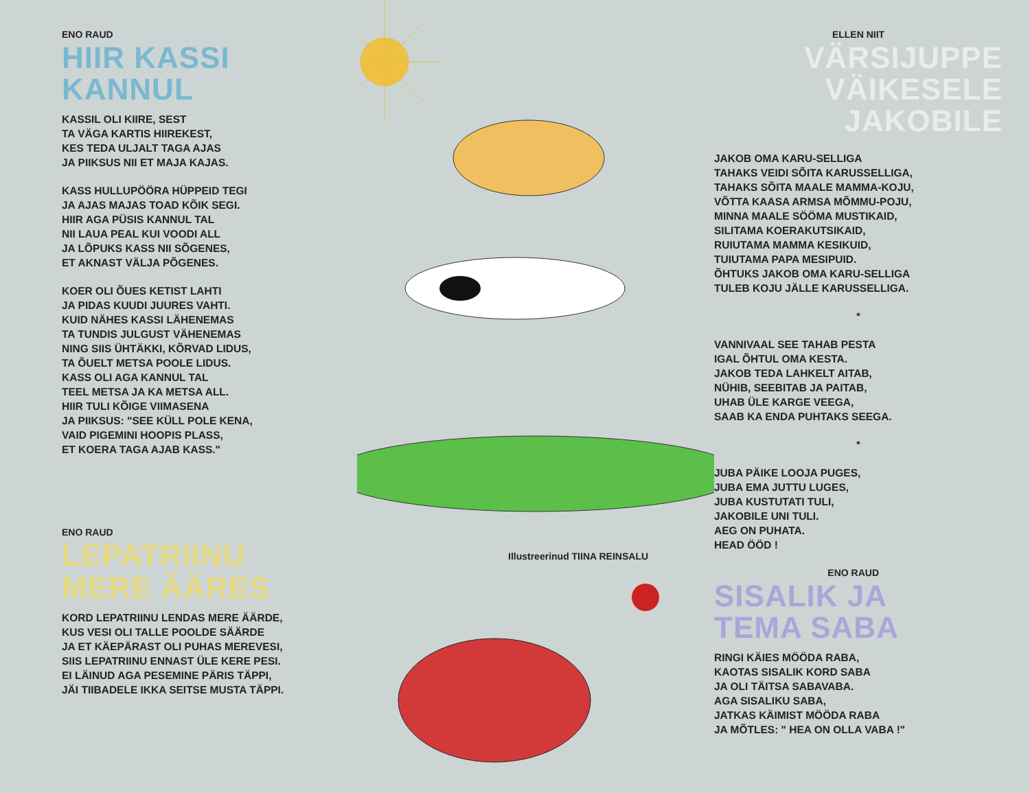ENO RAUD
HIIR KASSI
KANNUL
KASSIL OLI KIIRE, SEST
TA VÄGA KARTIS HIIREKEST,
KES TEDA ULJALT TAGA AJAS
JA PIIKSUS NII ET MAJA KAJAS.
KASS HULLUPÖÖRA HÜPPEID TEGI
JA AJAS MAJAS TOAD KÕIK SEGI.
HIIR AGA PÜSIS KANNUL TAL
NII LAUA PEAL KUI VOODI ALL
JA LÕPUKS KASS NII SÕGENES,
ET AKNAST VÄLJA PÕGENES.
KOER OLI ÕUES KETIST LAHTI
JA PIDAS KUUDI JUURES VAHTI.
KUID NÄHES KASSI LÄHENEMAS
TA TUNDIS JULGUST VÄHENEMAS
NING SIIS ÜHTÄKKI, KÕRVAD LIDUS,
TA ÕUELT METSA POOLE LIDUS.
KASS OLI AGA KANNUL TAL
TEEL METSA JA KA METSA ALL.
HIIR TULI KÕIGE VIIMASENA
JA PIIKSUS: "SEE KÜLL POLE KENA,
VAID PIGEMINI HOOPIS PLASS,
ET KOERA TAGA AJAB KASS."
ENO RAUD
LEPATRIINU
MERE ÄÄRES
KORD LEPATRIINU LENDAS MERE ÄÄRDE,
KUS VESI OLI TALLE POOLDE SÄÄRDE
JA ET KÄEPÄRAST OLI PUHAS MEREVESI,
SIIS LEPATRIINU ENNAST ÜLE KERE PESI.
EI LÄINUD AGA PESEMINE PÄRIS TÄPPI,
JÄI TIIBADELE IKKA SEITSE MUSTA TÄPPI.
Illustreerinud TIINA REINSALU
ELLEN NIIT
VÄRSIJUPPE VÄIKESELE
JAKOBILE
JAKOB OMA KARU-SELLIGA
TAHAKS VEIDI SÕITA KARUSSELLIGA,
TAHAKS SÕITA MAALE MAMMA-KOJU,
VÕTTA KAASA ARMSA MÕMMU-POJU,
MINNA MAALE SÖÖMA MUSTIKAID,
SILITAMA KOERAKUTSIKAID,
RUIUTAMA MAMMA KESIKUID,
TUIUTAMA PAPA MESIPUID.
ÕHTUKS JAKOB OMA KARU-SELLIGA
TULEB KOJU JÄLLE KARUSSELLIGA.
*
VANNIVAAL SEE TAHAB PESTA
IGAL ÕHTUL OMA KESTA.
JAKOB TEDA LAHKELT AITAB,
NÜHIB, SEEBITAB JA PAITAB,
UHAB ÜLE KARGE VEEGA,
SAAB KA ENDA PUHTAKS SEEGA.
*
JUBA PÄIKE LOOJA PUGES,
JUBA EMA JUTTU LUGES,
JUBA KUSTUTATI TULI,
JAKOBILE UNI TULI.
AEG ON PUHATA.
HEAD ÖÖD !
ENO RAUD
SISALIK JA
TEMA SABA
RINGI KÄIES MÖÖDA RABA,
KAOTAS SISALIK KORD SABA
JA OLI TÄITSA SABAVABA.
AGA SISALIKU SABA,
JATKAS KÄIMIST MÖÖDA RABA
JA MÕTLES: " HEA ON OLLA VABA !"